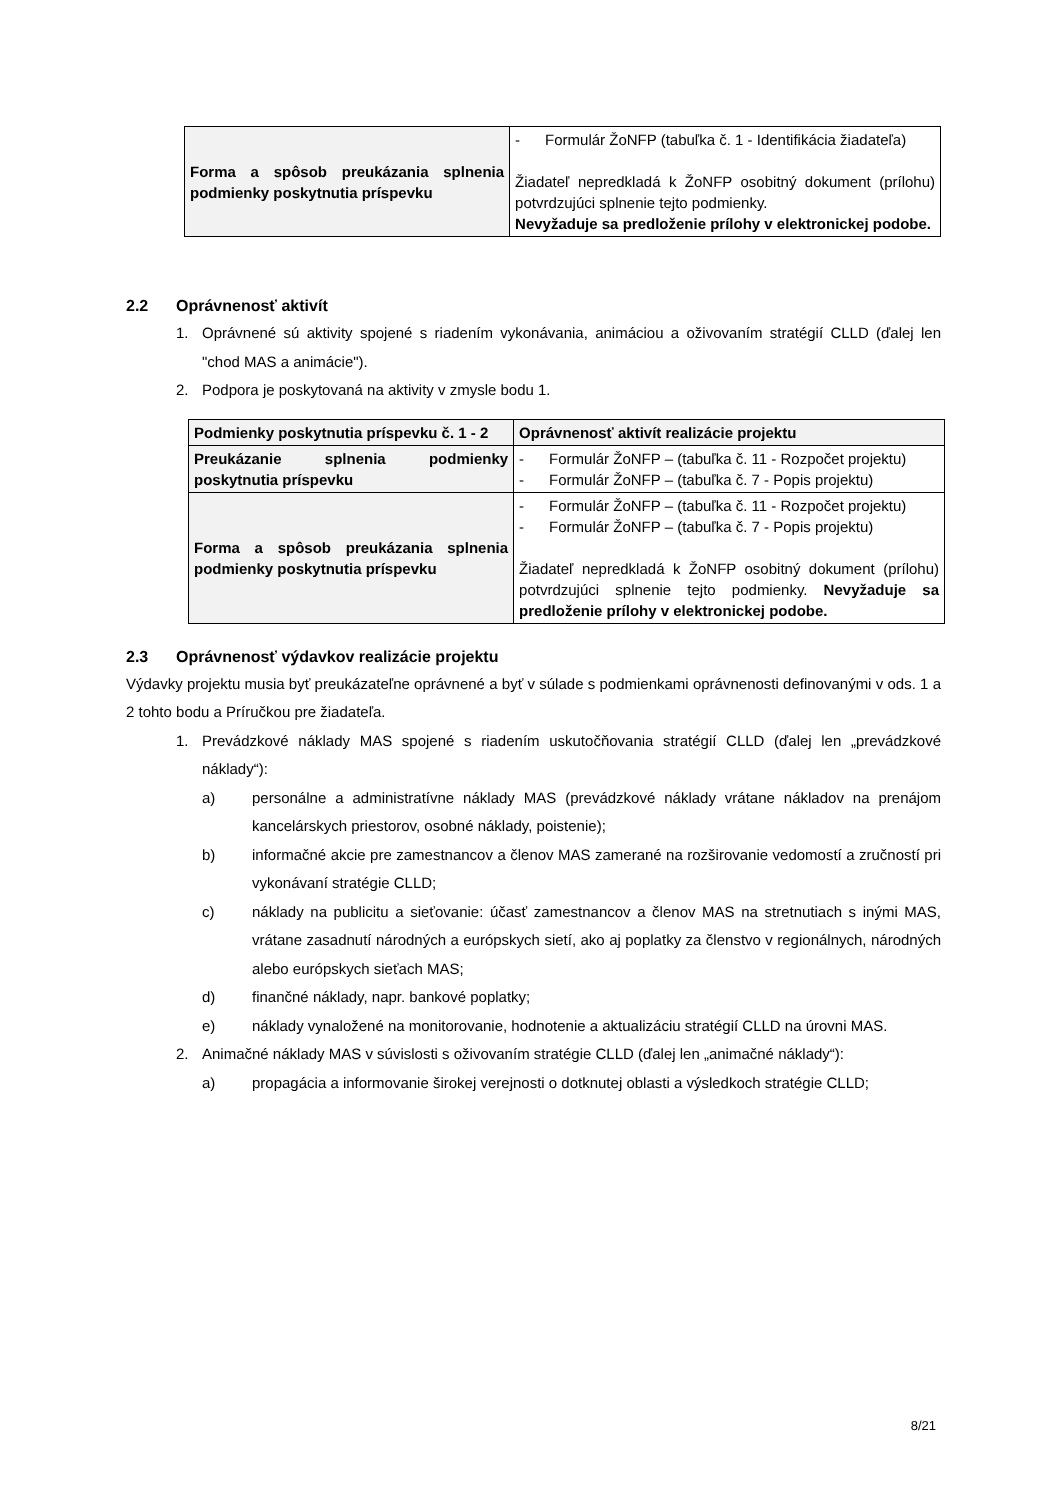| Forma a spôsob preukázania splnenia podmienky poskytnutia príspevku | - Formulár ŽoNFP (tabuľka č. 1 - Identifikácia žiadateľa) Žiadateľ nepredkladá k ŽoNFP osobitný dokument (prílohu) potvrdzujúci splnenie tejto podmienky. Nevyžaduje sa predloženie prílohy v elektronickej podobe. |
2.2 Oprávnenosť aktivít
1. Oprávnené sú aktivity spojené s riadením vykonávania, animáciou a oživovaním stratégií CLLD (ďalej len "chod MAS a animácie").
2. Podpora je poskytovaná na aktivity v zmysle bodu 1.
| Podmienky poskytnutia príspevku č. 1 - 2 | Oprávnenosť aktivít realizácie projektu |
| --- | --- |
| Preukázanie splnenia podmienky poskytnutia príspevku | - Formulár ŽoNFP – (tabuľka č. 11 - Rozpočet projektu) - Formulár ŽoNFP – (tabuľka č. 7 - Popis projektu) |
| Forma a spôsob preukázania splnenia podmienky poskytnutia príspevku | - Formulár ŽoNFP – (tabuľka č. 11 - Rozpočet projektu) - Formulár ŽoNFP – (tabuľka č. 7 - Popis projektu) Žiadateľ nepredkladá k ŽoNFP osobitný dokument (prílohu) potvrdzujúci splnenie tejto podmienky. Nevyžaduje sa predloženie prílohy v elektronickej podobe. |
2.3 Oprávnenosť výdavkov realizácie projektu
Výdavky projektu musia byť preukázateľne oprávnené a byť v súlade s podmienkami oprávnenosti definovanými v ods. 1 a 2 tohto bodu a Príručkou pre žiadateľa.
1. Prevádzkové náklady MAS spojené s riadením uskutočňovania stratégií CLLD (ďalej len „prevádzkové náklady“):
a) personálne a administratívne náklady MAS (prevádzkové náklady vrátane nákladov na prenájom kancelárskych priestorov, osobné náklady, poistenie);
b) informačné akcie pre zamestnancov a členov MAS zamerané na rozširovanie vedomostí a zručností pri vykonávaní stratégie CLLD;
c) náklady na publicitu a sieťovanie: účasť zamestnancov a členov MAS na stretnutiach s inými MAS, vrátane zasadnutí národných a európskych sietí, ako aj poplatky za členstvo v regionálnych, národných alebo európskych sieťach MAS;
d) finančné náklady, napr. bankové poplatky;
e) náklady vynaložené na monitorovanie, hodnotenie a aktualizáciu stratégií CLLD na úrovni MAS.
2. Animačné náklady MAS v súvislosti s oživovaním stratégie CLLD (ďalej len „animačné náklady“):
a) propagácia a informovanie širokej verejnosti o dotknutej oblasti a výsledkoch stratégie CLLD;
8/21